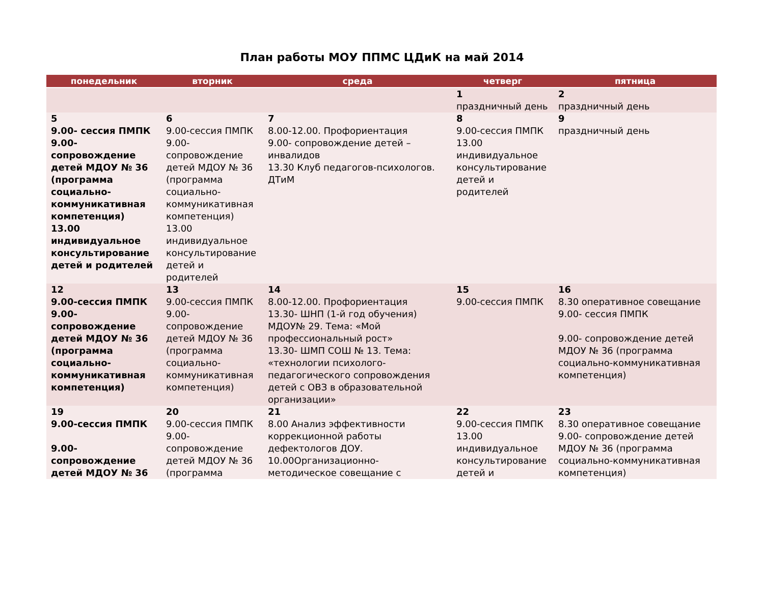План работы МОУ ППМС ЦДиК на май 2014
| понедельник | вторник | среда | четверг | пятница |
| --- | --- | --- | --- | --- |
| | | | 1 праздничный день | 2 праздничный день |
| 5 9.00- сессия ПМПК 9.00- сопровождение детей МДОУ № 36 (программа социально-коммуникативная компетенция) 13.00 индивидуальное консультирование детей и родителей | 6 9.00-сессия ПМПК 9.00- сопровождение детей МДОУ № 36 (программа социально-коммуникативная компетенция) 13.00 индивидуальное консультирование детей и родителей | 7 8.00-12.00. Профориентация 9.00- сопровождение детей – инвалидов 13.30 Клуб педагогов-психологов. ДТиМ | 8 9.00-сессия ПМПК 13.00 индивидуальное консультирование детей и родителей | 9 праздничный день |
| 12 9.00-сессия ПМПК 9.00- сопровождение детей МДОУ № 36 (программа социально-коммуникативная компетенция) | 13 9.00-сессия ПМПК 9.00- сопровождение детей МДОУ № 36 (программа социально-коммуникативная компетенция) | 14 8.00-12.00. Профориентация 13.30- ШНП (1-й год обучения) МДОУ№ 29. Тема: «Мой профессиональный рост» 13.30- ШМП СОШ № 13. Тема: «технологии психолого-педагогического сопровождения детей с ОВЗ в образовательной организации» | 15 9.00-сессия ПМПК | 16 8.30 оперативное совещание 9.00- сессия ПМПК 9.00- сопровождение детей МДОУ № 36 (программа социально-коммуникативная компетенция) |
| 19 9.00-сессия ПМПК 9.00- сопровождение детей МДОУ № 36 | 20 9.00-сессия ПМПК 9.00- сопровождение детей МДОУ № 36 (программа | 21 8.00 Анализ эффективности коррекционной работы дефектологов ДОУ. 10.00Организационно-методическое совещание с | 22 9.00-сессия ПМПК 13.00 индивидуальное консультирование детей и | 23 8.30 оперативное совещание 9.00- сопровождение детей МДОУ № 36 (программа социально-коммуникативная компетенция) |